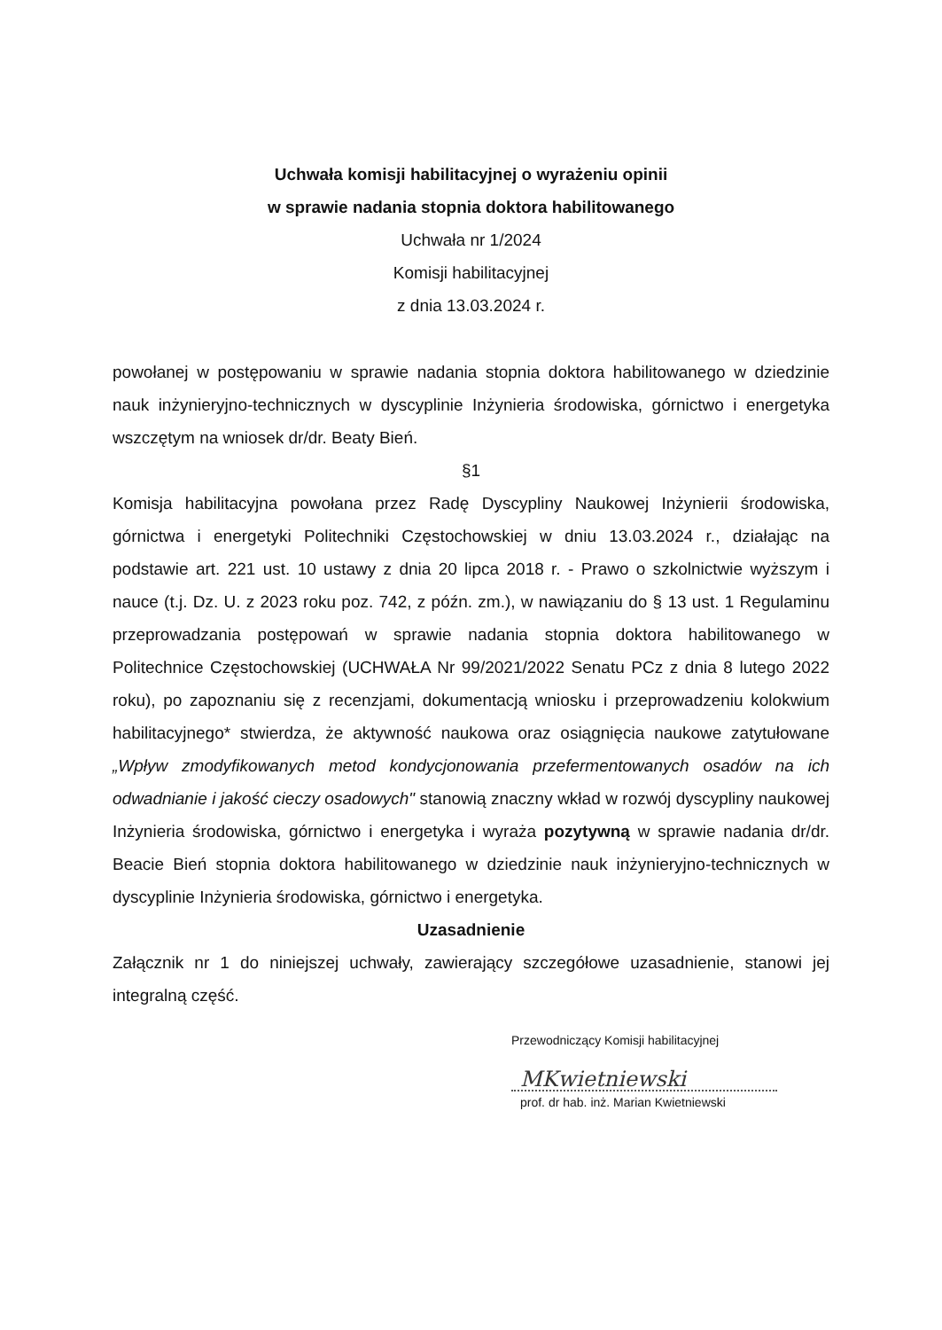Uchwała komisji habilitacyjnej o wyrażeniu opinii
w sprawie nadania stopnia doktora habilitowanego
Uchwała nr 1/2024
Komisji habilitacyjnej
z dnia 13.03.2024 r.
powołanej w postępowaniu w sprawie nadania stopnia doktora habilitowanego w dziedzinie nauk inżynieryjno-technicznych w dyscyplinie Inżynieria środowiska, górnictwo i energetyka wszczętym na wniosek dr/dr. Beaty Bień.
§1
Komisja habilitacyjna powołana przez Radę Dyscypliny Naukowej Inżynierii środowiska, górnictwa i energetyki Politechniki Częstochowskiej w dniu 13.03.2024 r., działając na podstawie art. 221 ust. 10 ustawy z dnia 20 lipca 2018 r. - Prawo o szkolnictwie wyższym i nauce (t.j. Dz. U. z 2023 roku poz. 742, z późn. zm.), w nawiązaniu do § 13 ust. 1 Regulaminu przeprowadzania postępowań w sprawie nadania stopnia doktora habilitowanego w Politechnice Częstochowskiej (UCHWAŁA Nr 99/2021/2022 Senatu PCz z dnia 8 lutego 2022 roku), po zapoznaniu się z recenzjami, dokumentacją wniosku i przeprowadzeniu kolokwium habilitacyjnego* stwierdza, że aktywność naukowa oraz osiągnięcia naukowe zatytułowane „Wpływ zmodyfikowanych metod kondycjonowania przefermentowanych osadów na ich odwadnianie i jakość cieczy osadowych" stanowią znaczny wkład w rozwój dyscypliny naukowej Inżynieria środowiska, górnictwo i energetyka i wyraża pozytywną w sprawie nadania dr/dr. Beacie Bień stopnia doktora habilitowanego w dziedzinie nauk inżynieryjno-technicznych w dyscyplinie Inżynieria środowiska, górnictwo i energetyka.
Uzasadnienie
Załącznik nr 1 do niniejszej uchwały, zawierający szczegółowe uzasadnienie, stanowi jej integralną część.
Przewodniczący Komisji habilitacyjnej
MKwietniewski
prof. dr hab. inż. Marian Kwietniewski